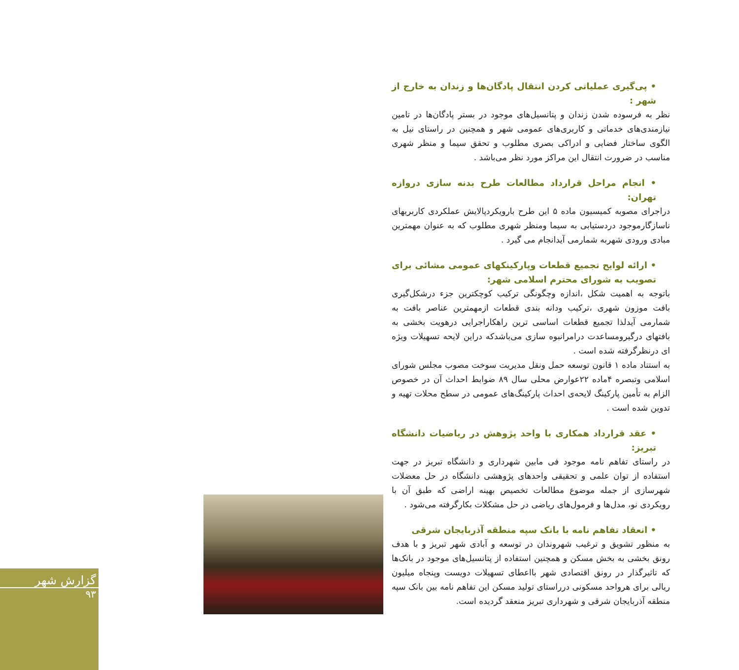• پی‌گیری عملیاتی کردن انتقال پادگان‌ها و زندان به خارج از شهر :
نظر به فرسوده شدن زندان و پتانسیل‌های موجود در بستر پادگان‌ها در تامین نیازمندی‌های خدماتی و کاربری‌های عمومی شهر و همچنین در راستای نیل به الگوی ساختار فضایی و ادراکی بصری مطلوب و تحقق سیما و منظر شهری مناسب در ضرورت انتقال این مراکز مورد نظر می‌باشد .
• انجام مراحل قرارداد مطالعات طرح بدنه سازی دروازه تهران:
دراجرای مصوبه کمیسیون ماده ۵ این طرح بارویکردپالایش عملکردی کاربریهای ناسازگارموجود دردستیابی به سیما ومنظر شهری مطلوب که به عنوان مهمترین مبادی ورودی شهربه شمارمی آیدانجام می گیرد .
• ارائه لوایح تجمیع قطعات وپارکینکهای عمومی مشائی برای تصویب به شورای محترم اسلامی شهر:
باتوجه به اهمیت شکل ،اندازه وچگونگی ترکیب کوچکترین جزء درشکل‌گیری بافت موزون شهری ،ترکیب ودانه بندی قطعات ازمهمترین عناصر بافت به شمارمی آیدلذا تجمیع قطعات اساسی ترین راهکاراجرایی درهویت بخشی به بافتهای درگیرومساعدت درامرانبوه سازی می‌باشدکه دراین لایحه تسهیلات ویژه ای درنظرگرفته شده است .
به استناد ماده ۱ قانون توسعه حمل ونقل مدیریت سوخت مصوب مجلس شورای اسلامی وتبصره ۴ماده ۲۲عوارض محلی سال ۸۹ ضوابط احداث آن در خصوص الزام به تأمین پارکینگ لایحه‌ی احداث پارکینگ‌های عمومی در سطح محلات تهیه و تدوین شده است .
• عقد قرارداد همکاری با واحد پژوهش در ریاضیات دانشگاه تبریز:
در راستای تفاهم نامه موجود فی مابین شهرداری و دانشگاه تبریز در جهت استفاده از توان علمی و تحقیقی واحدهای پژوهشی دانشگاه در حل معضلات شهرسازی از جمله موضوع مطالعات تخصیص بهینه اراضی که طبق آن با رویکردی نو، مدل‌ها و فرمول‌های ریاضی در حل مشکلات بکارگرفته می‌شود .
• انعقاد تفاهم نامه با بانک سپه منطقه آذربایجان شرقی
به منظور تشویق و ترغیب شهروندان در توسعه و آبادی شهر تبریز و با هدف رونق بخشی به بخش مسکن و همچنین استفاده از پتانسیل‌های موجود در بانک‌ها که تاثیرگذار در رونق اقتصادی شهر بااعطای تسهیلات دویست وپنجاه میلیون ریالی برای هرواحد مسکونی درراستای تولید مسکن این تفاهم نامه بین بانک سپه منطقه آذربایجان شرقی و شهرداری تبریز منعقد گردیده است.
گزارش شهر
۹۳